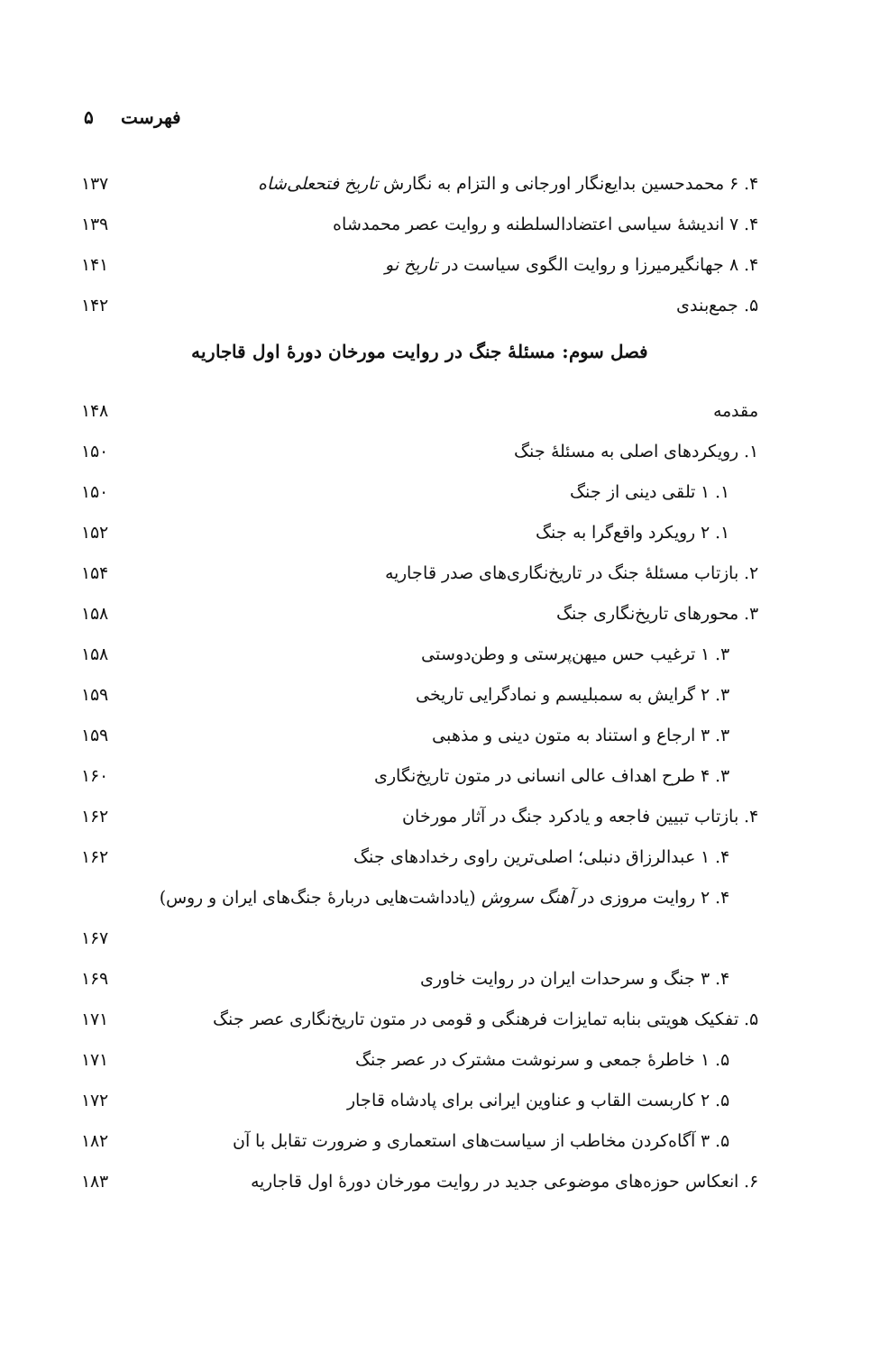فهرست ۵
۴. ۶ محمدحسین بدایع‌نگار اورجانی و التزام به نگارش تاریخ فتحعلی‌شاه ۱۳۷
۴. ۷ اندیشهٔ سیاسی اعتضادالسلطنه و روایت عصر محمدشاه ۱۳۹
۴. ۸ جهانگیرمیرزا و روایت الگوی سیاست در تاریخ نو ۱۴۱
۵. جمع‌بندی ۱۴۲
فصل سوم: مسئلهٔ جنگ در روایت مورخان دورهٔ اول قاجاریه
مقدمه ۱۴۸
۱. رویکردهای اصلی به مسئلهٔ جنگ ۱۵۰
۱. ۱ تلقی دینی از جنگ ۱۵۰
۱. ۲ رویکرد واقع‌گرا به جنگ ۱۵۲
۲. بازتاب مسئلهٔ جنگ در تاریخ‌نگاری‌های صدر قاجاریه ۱۵۴
۳. محورهای تاریخ‌نگاری جنگ ۱۵۸
۳. ۱ ترغیب حس میهن‌پرستی و وطن‌دوستی ۱۵۸
۳. ۲ گرایش به سمبلیسم و نمادگرایی تاریخی ۱۵۹
۳. ۳ ارجاع و استناد به متون دینی و مذهبی ۱۵۹
۳. ۴ طرح اهداف عالی انسانی در متون تاریخ‌نگاری ۱۶۰
۴. بازتاب تبیین فاجعه و یادکرد جنگ در آثار مورخان ۱۶۲
۴. ۱ عبدالرزاق دنبلی؛ اصلی‌ترین راوی رخدادهای جنگ ۱۶۲
۴. ۲ روایت مروزی در آهنگ سروش (یادداشت‌هایی دربارهٔ جنگ‌های ایران و روس)
۱۶۷
۴. ۳ جنگ و سرحدات ایران در روایت خاوری ۱۶۹
۵. تفکیک هویتی بنابه تمایزات فرهنگی و قومی در متون تاریخ‌نگاری عصر جنگ ۱۷۱
۵. ۱ خاطرهٔ جمعی و سرنوشت مشترک در عصر جنگ ۱۷۱
۵. ۲ کاربست القاب و عناوین ایرانی برای پادشاه قاجار ۱۷۲
۵. ۳ آگاه‌کردن مخاطب از سیاست‌های استعماری و ضرورت تقابل با آن ۱۸۲
۶. انعکاس حوزه‌های موضوعی جدید در روایت مورخان دورهٔ اول قاجاریه ۱۸۳